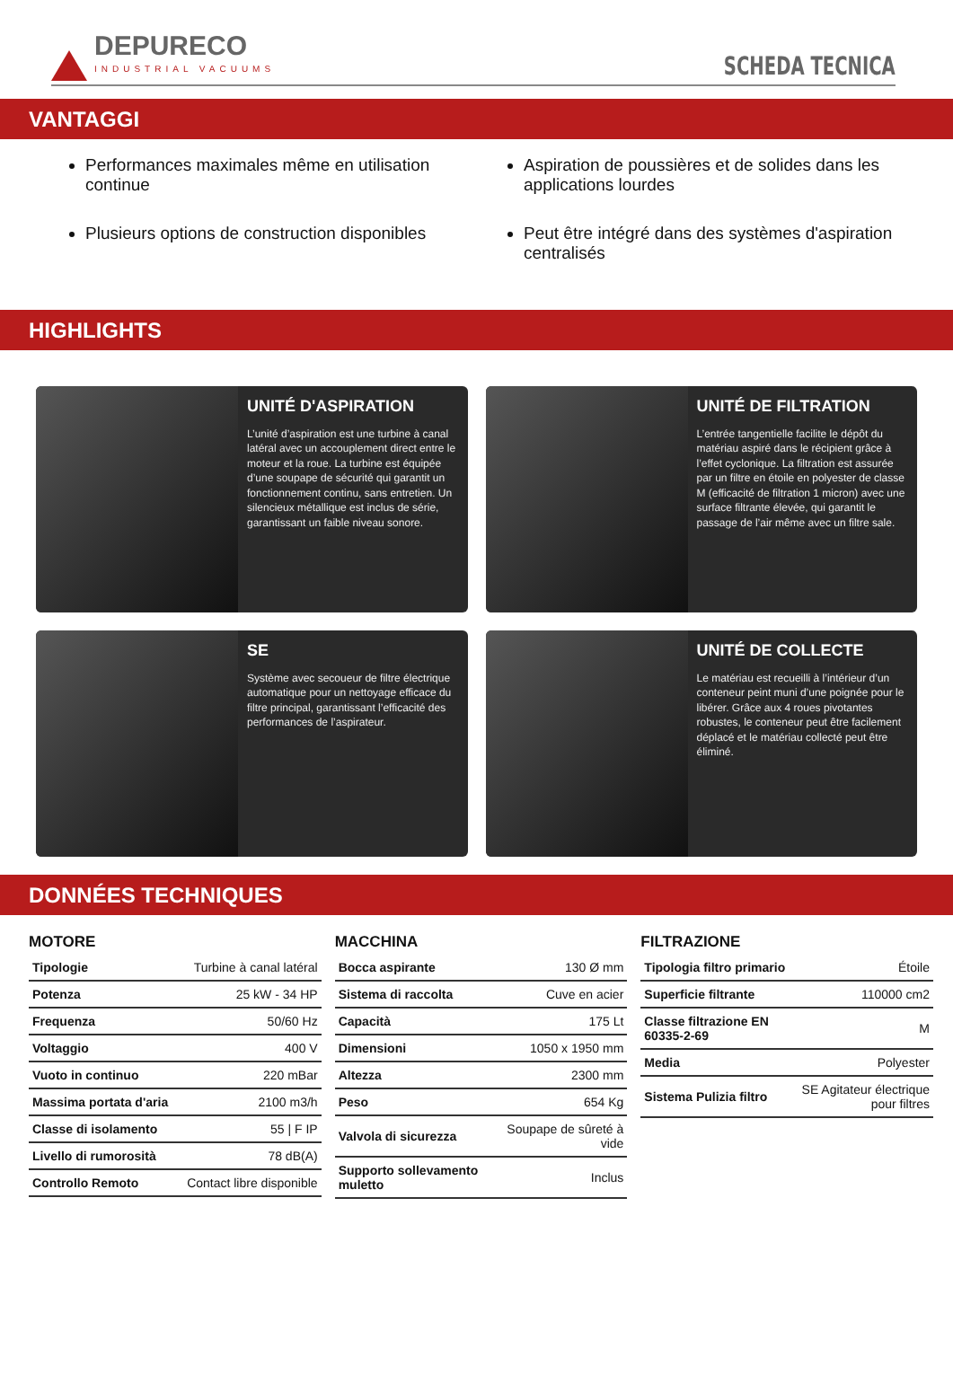DEPURECO
INDUSTRIAL VACUUMS
SCHEDA TECNICA
VANTAGGI
Performances maximales même en utilisation continue
Plusieurs options de construction disponibles
Aspiration de poussières et de solides dans les applications lourdes
Peut être intégré dans des systèmes d'aspiration centralisés
HIGHLIGHTS
UNITÉ D'ASPIRATION
L’unité d’aspiration est une turbine à canal latéral avec un accouplement direct entre le moteur et la roue. La turbine est équipée d’une soupape de sécurité qui garantit un fonctionnement continu, sans entretien. Un silencieux métallique est inclus de série, garantissant un faible niveau sonore.
UNITÉ DE FILTRATION
L’entrée tangentielle facilite le dépôt du matériau aspiré dans le récipient grâce à l’effet cyclonique. La filtration est assurée par un filtre en étoile en polyester de classe M (efficacité de filtration 1 micron) avec une surface filtrante élevée, qui garantit le passage de l’air même avec un filtre sale.
SE
Système avec secoueur de filtre électrique automatique pour un nettoyage efficace du filtre principal, garantissant l’efficacité des performances de l’aspirateur.
UNITÉ DE COLLECTE
Le matériau est recueilli à l’intérieur d’un conteneur peint muni d’une poignée pour le libérer. Grâce aux 4 roues pivotantes robustes, le conteneur peut être facilement déplacé et le matériau collecté peut être éliminé.
DONNÉES TECHNIQUES
MOTORE
| Tipologie | Turbine à canal latéral |
| Potenza | 25 kW - 34 HP |
| Frequenza | 50/60 Hz |
| Voltaggio | 400 V |
| Vuoto in continuo | 220 mBar |
| Massima portata d'aria | 2100 m3/h |
| Classe di isolamento | 55 / F IP |
| Livello di rumorosità | 78 dB(A) |
| Controllo Remoto | Contact libre disponible |
MACCHINA
| Bocca aspirante | 130 Ø mm |
| Sistema di raccolta | Cuve en acier |
| Capacità | 175 Lt |
| Dimensioni | 1050 x 1950 mm |
| Altezza | 2300 mm |
| Peso | 654 Kg |
| Valvola di sicurezza | Soupape de sûreté à vide |
| Supporto sollevamento muletto | Inclus |
FILTRAZIONE
| Tipologia filtro primario | Étoile |
| Superficie filtrante | 110000 cm2 |
| Classe filtrazione EN 60335-2-69 | M |
| Media | Polyester |
| Sistema Pulizia filtro | SE Agitateur électrique pour filtres |